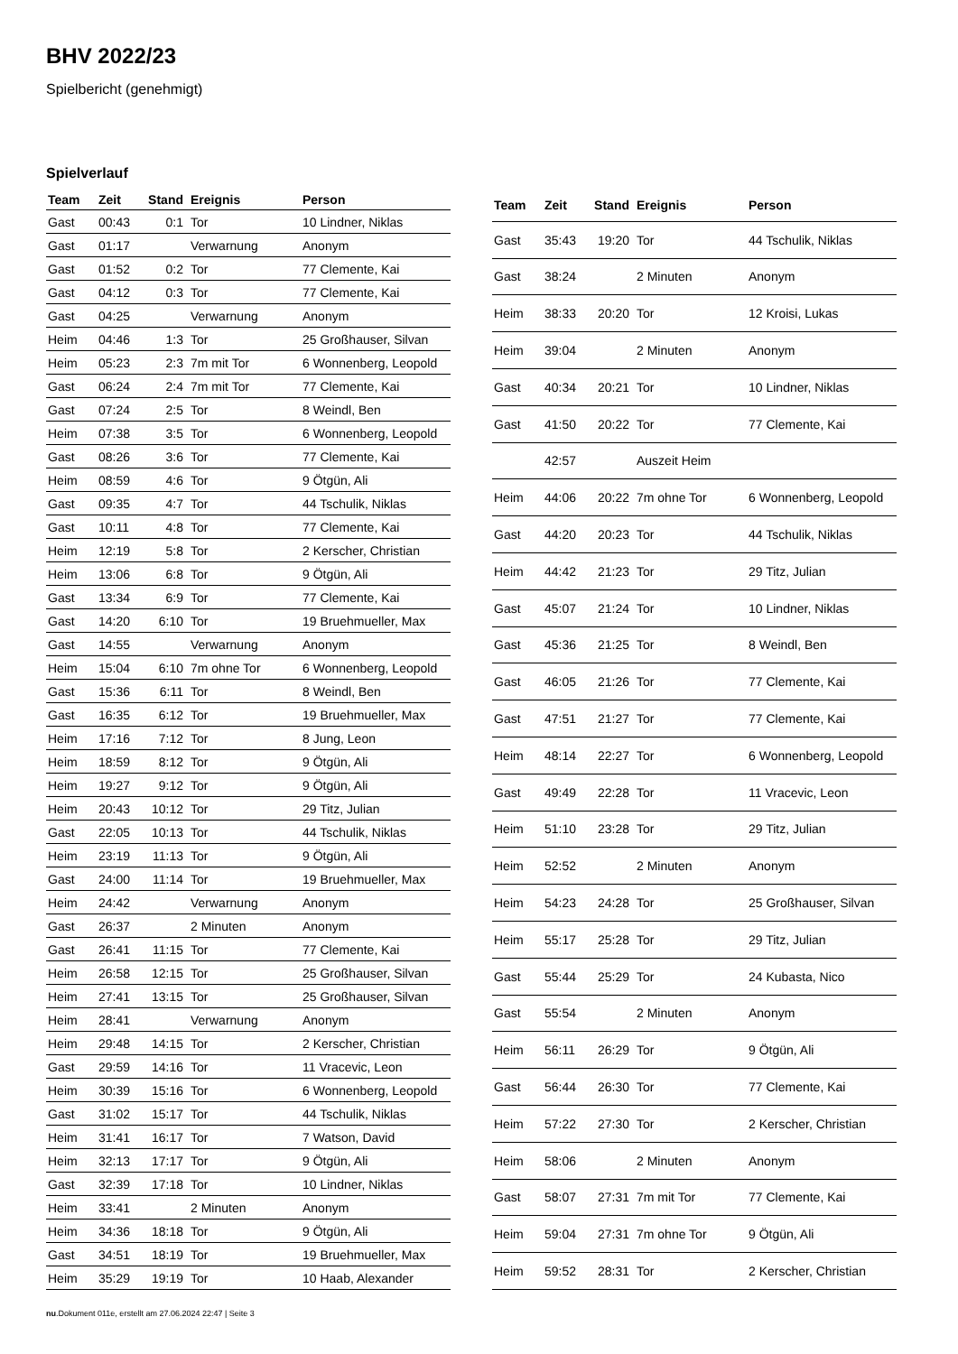BHV 2022/23
Spielbericht (genehmigt)
Spielverlauf
| Team | Zeit | Stand | Ereignis | Person |
| --- | --- | --- | --- | --- |
| Gast | 00:43 | 0:1 | Tor | 10 Lindner, Niklas |
| Gast | 01:17 | | Verwarnung | Anonym |
| Gast | 01:52 | 0:2 | Tor | 77 Clemente, Kai |
| Gast | 04:12 | 0:3 | Tor | 77 Clemente, Kai |
| Gast | 04:25 | | Verwarnung | Anonym |
| Heim | 04:46 | 1:3 | Tor | 25 Großhauser, Silvan |
| Heim | 05:23 | 2:3 | 7m mit Tor | 6 Wonnenberg, Leopold |
| Gast | 06:24 | 2:4 | 7m mit Tor | 77 Clemente, Kai |
| Gast | 07:24 | 2:5 | Tor | 8 Weindl, Ben |
| Heim | 07:38 | 3:5 | Tor | 6 Wonnenberg, Leopold |
| Gast | 08:26 | 3:6 | Tor | 77 Clemente, Kai |
| Heim | 08:59 | 4:6 | Tor | 9 Ötgün, Ali |
| Gast | 09:35 | 4:7 | Tor | 44 Tschulik, Niklas |
| Gast | 10:11 | 4:8 | Tor | 77 Clemente, Kai |
| Heim | 12:19 | 5:8 | Tor | 2 Kerscher, Christian |
| Heim | 13:06 | 6:8 | Tor | 9 Ötgün, Ali |
| Gast | 13:34 | 6:9 | Tor | 77 Clemente, Kai |
| Gast | 14:20 | 6:10 | Tor | 19 Bruehmueller, Max |
| Gast | 14:55 | | Verwarnung | Anonym |
| Heim | 15:04 | 6:10 | 7m ohne Tor | 6 Wonnenberg, Leopold |
| Gast | 15:36 | 6:11 | Tor | 8 Weindl, Ben |
| Gast | 16:35 | 6:12 | Tor | 19 Bruehmueller, Max |
| Heim | 17:16 | 7:12 | Tor | 8 Jung, Leon |
| Heim | 18:59 | 8:12 | Tor | 9 Ötgün, Ali |
| Heim | 19:27 | 9:12 | Tor | 9 Ötgün, Ali |
| Heim | 20:43 | 10:12 | Tor | 29 Titz, Julian |
| Gast | 22:05 | 10:13 | Tor | 44 Tschulik, Niklas |
| Heim | 23:19 | 11:13 | Tor | 9 Ötgün, Ali |
| Gast | 24:00 | 11:14 | Tor | 19 Bruehmueller, Max |
| Heim | 24:42 | | Verwarnung | Anonym |
| Gast | 26:37 | | 2 Minuten | Anonym |
| Gast | 26:41 | 11:15 | Tor | 77 Clemente, Kai |
| Heim | 26:58 | 12:15 | Tor | 25 Großhauser, Silvan |
| Heim | 27:41 | 13:15 | Tor | 25 Großhauser, Silvan |
| Heim | 28:41 | | Verwarnung | Anonym |
| Heim | 29:48 | 14:15 | Tor | 2 Kerscher, Christian |
| Gast | 29:59 | 14:16 | Tor | 11 Vracevic, Leon |
| Heim | 30:39 | 15:16 | Tor | 6 Wonnenberg, Leopold |
| Gast | 31:02 | 15:17 | Tor | 44 Tschulik, Niklas |
| Heim | 31:41 | 16:17 | Tor | 7 Watson, David |
| Heim | 32:13 | 17:17 | Tor | 9 Ötgün, Ali |
| Gast | 32:39 | 17:18 | Tor | 10 Lindner, Niklas |
| Heim | 33:41 | | 2 Minuten | Anonym |
| Heim | 34:36 | 18:18 | Tor | 9 Ötgün, Ali |
| Gast | 34:51 | 18:19 | Tor | 19 Bruehmueller, Max |
| Heim | 35:29 | 19:19 | Tor | 10 Haab, Alexander |
| Team | Zeit | Stand | Ereignis | Person |
| --- | --- | --- | --- | --- |
| Gast | 35:43 | 19:20 | Tor | 44 Tschulik, Niklas |
| Gast | 38:24 | | 2 Minuten | Anonym |
| Heim | 38:33 | 20:20 | Tor | 12 Kroisi, Lukas |
| Heim | 39:04 | | 2 Minuten | Anonym |
| Gast | 40:34 | 20:21 | Tor | 10 Lindner, Niklas |
| Gast | 41:50 | 20:22 | Tor | 77 Clemente, Kai |
| | 42:57 | | Auszeit Heim | |
| Heim | 44:06 | 20:22 | 7m ohne Tor | 6 Wonnenberg, Leopold |
| Gast | 44:20 | 20:23 | Tor | 44 Tschulik, Niklas |
| Heim | 44:42 | 21:23 | Tor | 29 Titz, Julian |
| Gast | 45:07 | 21:24 | Tor | 10 Lindner, Niklas |
| Gast | 45:36 | 21:25 | Tor | 8 Weindl, Ben |
| Gast | 46:05 | 21:26 | Tor | 77 Clemente, Kai |
| Gast | 47:51 | 21:27 | Tor | 77 Clemente, Kai |
| Heim | 48:14 | 22:27 | Tor | 6 Wonnenberg, Leopold |
| Gast | 49:49 | 22:28 | Tor | 11 Vracevic, Leon |
| Heim | 51:10 | 23:28 | Tor | 29 Titz, Julian |
| Heim | 52:52 | | 2 Minuten | Anonym |
| Heim | 54:23 | 24:28 | Tor | 25 Großhauser, Silvan |
| Heim | 55:17 | 25:28 | Tor | 29 Titz, Julian |
| Gast | 55:44 | 25:29 | Tor | 24 Kubasta, Nico |
| Gast | 55:54 | | 2 Minuten | Anonym |
| Heim | 56:11 | 26:29 | Tor | 9 Ötgün, Ali |
| Gast | 56:44 | 26:30 | Tor | 77 Clemente, Kai |
| Heim | 57:22 | 27:30 | Tor | 2 Kerscher, Christian |
| Heim | 58:06 | | 2 Minuten | Anonym |
| Gast | 58:07 | 27:31 | 7m mit Tor | 77 Clemente, Kai |
| Heim | 59:04 | 27:31 | 7m ohne Tor | 9 Ötgün, Ali |
| Heim | 59:52 | 28:31 | Tor | 2 Kerscher, Christian |
nu.Dokument 011e, erstellt am 27.06.2024 22:47 | Seite 3